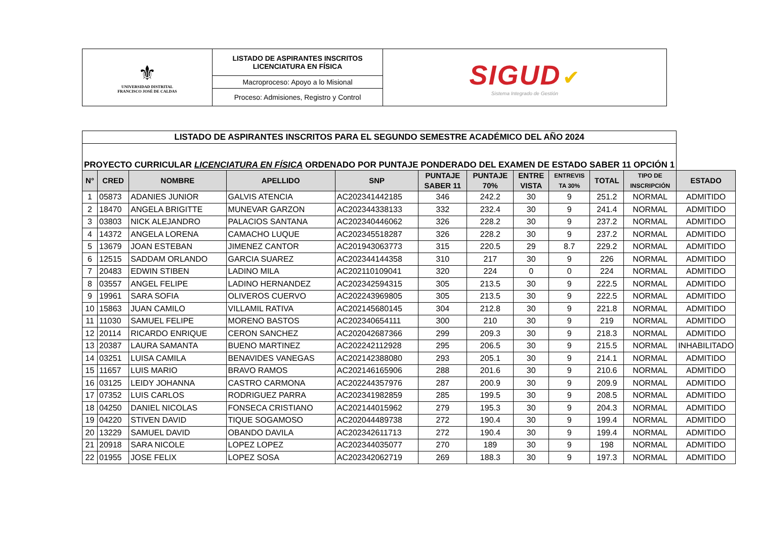| ⚜ UNIVERSIDAD DISTRITAL FRANCISCO JOSÉ DE CALDAS | LISTADO DE ASPIRANTES INSCRITOS LICENCIATURA EN FÍSICA | SIGUD ✔ Sistema Integrado de Gestión |
| | Macroproceso: Apoyo a lo Misional | |
| | Proceso: Admisiones, Registro y Control | |
| LISTADO DE ASPIRANTES INSCRITOS PARA EL SEGUNDO SEMESTRE ACADÉMICO DEL AÑO 2024 | | | | | | | | | | | |
| PROYECTO CURRICULAR LICENCIATURA EN FÍSICA ORDENADO POR PUNTAJE PONDERADO DEL EXAMEN DE ESTADO SABER 11 OPCIÓN 1 | | | | | | | | | | | |
| N° | CRED | NOMBRE | APELLIDO | SNP | PUNTAJE SABER 11 | PUNTAJE 70% | ENTRE VISTA | ENTREVIS TA 30% | TOTAL | TIPO DE INSCRIPCIÓN | ESTADO |
| 1 | 05873 | ADANIES JUNIOR | GALVIS ATENCIA | AC202341442185 | 346 | 242.2 | 30 | 9 | 251.2 | NORMAL | ADMITIDO |
| 2 | 18470 | ANGELA BRIGITTE | MUNEVAR GARZON | AC202344338133 | 332 | 232.4 | 30 | 9 | 241.4 | NORMAL | ADMITIDO |
| 3 | 03803 | NICK ALEJANDRO | PALACIOS SANTANA | AC202340446062 | 326 | 228.2 | 30 | 9 | 237.2 | NORMAL | ADMITIDO |
| 4 | 14372 | ANGELA LORENA | CAMACHO LUQUE | AC202345518287 | 326 | 228.2 | 30 | 9 | 237.2 | NORMAL | ADMITIDO |
| 5 | 13679 | JOAN ESTEBAN | JIMENEZ CANTOR | AC201943063773 | 315 | 220.5 | 29 | 8.7 | 229.2 | NORMAL | ADMITIDO |
| 6 | 12515 | SADDAM ORLANDO | GARCIA SUAREZ | AC202344144358 | 310 | 217 | 30 | 9 | 226 | NORMAL | ADMITIDO |
| 7 | 20483 | EDWIN STIBEN | LADINO MILA | AC202110109041 | 320 | 224 | 0 | 0 | 224 | NORMAL | ADMITIDO |
| 8 | 03557 | ANGEL FELIPE | LADINO HERNANDEZ | AC202342594315 | 305 | 213.5 | 30 | 9 | 222.5 | NORMAL | ADMITIDO |
| 9 | 19961 | SARA SOFIA | OLIVEROS CUERVO | AC202243969805 | 305 | 213.5 | 30 | 9 | 222.5 | NORMAL | ADMITIDO |
| 10 | 15863 | JUAN CAMILO | VILLAMIL RATIVA | AC202145680145 | 304 | 212.8 | 30 | 9 | 221.8 | NORMAL | ADMITIDO |
| 11 | 11030 | SAMUEL FELIPE | MORENO BASTOS | AC202340654111 | 300 | 210 | 30 | 9 | 219 | NORMAL | ADMITIDO |
| 12 | 20114 | RICARDO ENRIQUE | CERON SANCHEZ | AC202042687366 | 299 | 209.3 | 30 | 9 | 218.3 | NORMAL | ADMITIDO |
| 13 | 20387 | LAURA SAMANTA | BUENO MARTINEZ | AC202242112928 | 295 | 206.5 | 30 | 9 | 215.5 | NORMAL | INHABILITADO |
| 14 | 03251 | LUISA CAMILA | BENAVIDES VANEGAS | AC202142388080 | 293 | 205.1 | 30 | 9 | 214.1 | NORMAL | ADMITIDO |
| 15 | 11657 | LUIS MARIO | BRAVO RAMOS | AC202146165906 | 288 | 201.6 | 30 | 9 | 210.6 | NORMAL | ADMITIDO |
| 16 | 03125 | LEIDY JOHANNA | CASTRO CARMONA | AC202244357976 | 287 | 200.9 | 30 | 9 | 209.9 | NORMAL | ADMITIDO |
| 17 | 07352 | LUIS CARLOS | RODRIGUEZ PARRA | AC202341982859 | 285 | 199.5 | 30 | 9 | 208.5 | NORMAL | ADMITIDO |
| 18 | 04250 | DANIEL NICOLAS | FONSECA CRISTIANO | AC202144015962 | 279 | 195.3 | 30 | 9 | 204.3 | NORMAL | ADMITIDO |
| 19 | 04220 | STIVEN DAVID | TIQUE SOGAMOSO | AC202044489738 | 272 | 190.4 | 30 | 9 | 199.4 | NORMAL | ADMITIDO |
| 20 | 13229 | SAMUEL DAVID | OBANDO DAVILA | AC202342611713 | 272 | 190.4 | 30 | 9 | 199.4 | NORMAL | ADMITIDO |
| 21 | 20918 | SARA NICOLE | LOPEZ LOPEZ | AC202344035077 | 270 | 189 | 30 | 9 | 198 | NORMAL | ADMITIDO |
| 22 | 01955 | JOSE FELIX | LOPEZ SOSA | AC202342062719 | 269 | 188.3 | 30 | 9 | 197.3 | NORMAL | ADMITIDO |